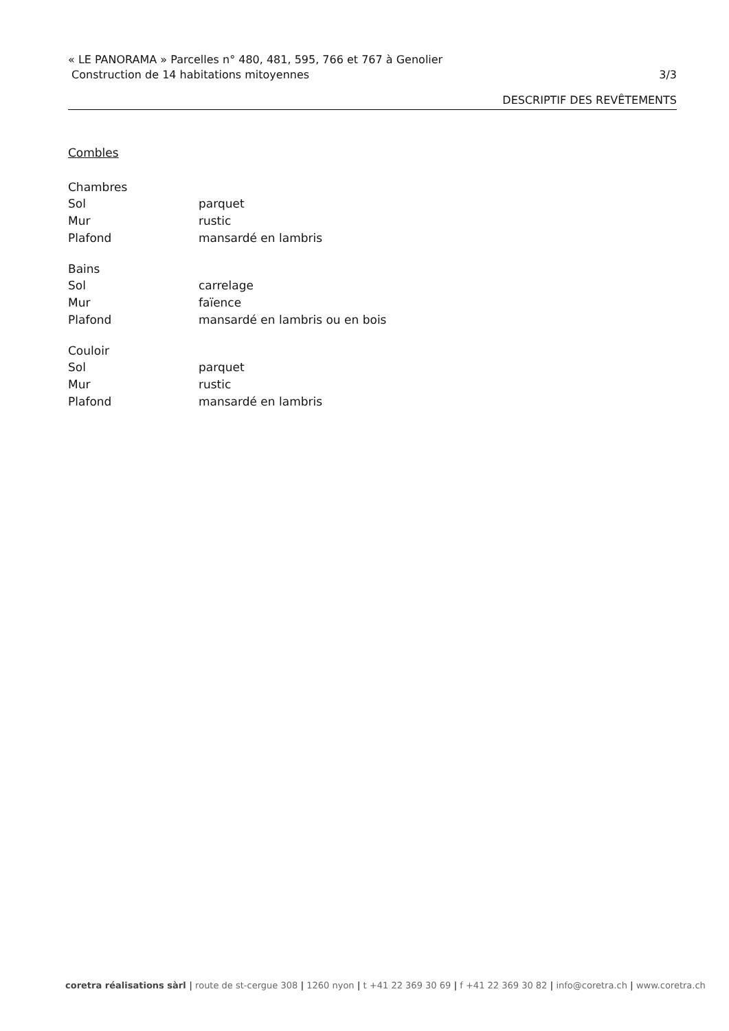« LE PANORAMA » Parcelles n° 480, 481, 595, 766 et 767 à Genolier
Construction de 14 habitations mitoyennes
3/3
DESCRIPTIF DES REVÊTEMENTS
Combles
Chambres
Sol parquet
Mur rustic
Plafond mansardé en lambris
Bains
Sol carrelage
Mur faïence
Plafond mansardé en lambris ou en bois
Couloir
Sol parquet
Mur rustic
Plafond mansardé en lambris
coretra réalisations sàrl | route de st-cergue 308 | 1260 nyon | t +41 22 369 30 69 | f +41 22 369 30 82 | info@coretra.ch | www.coretra.ch